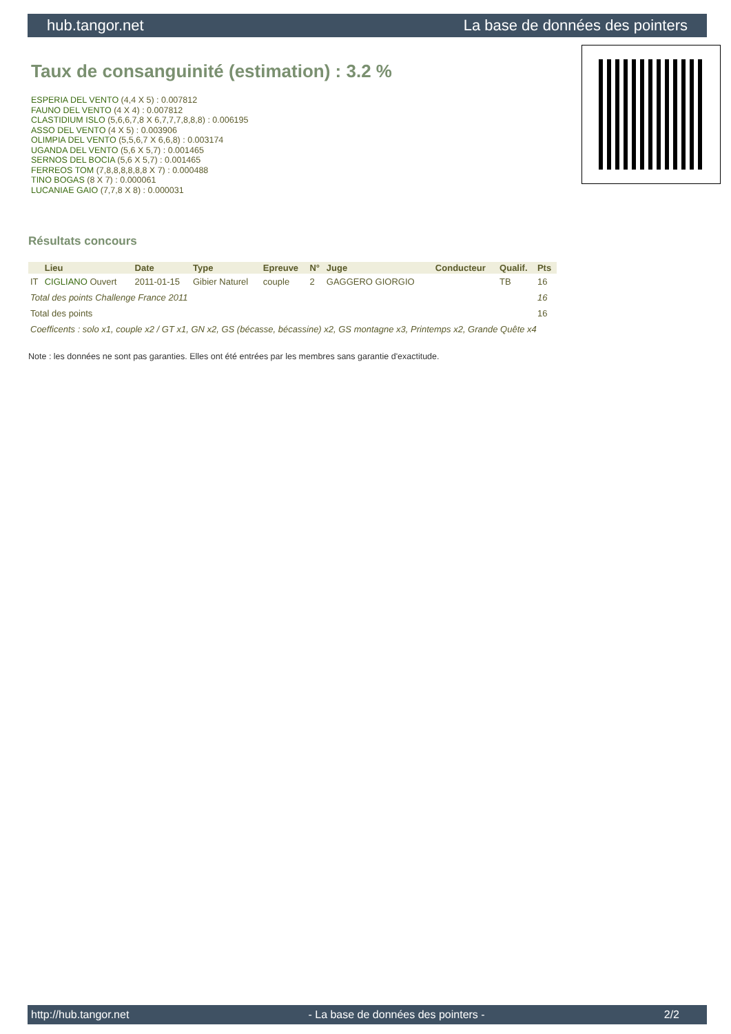hub.tangor.net La base de données des pointers
Taux de consanguinité (estimation) : 3.2 %
ESPERIA DEL VENTO (4,4 X 5) : 0.007812
FAUNO DEL VENTO (4 X 4) : 0.007812
CLASTIDIUM ISLO (5,6,6,7,8 X 6,7,7,7,8,8,8) : 0.006195
ASSO DEL VENTO (4 X 5) : 0.003906
OLIMPIA DEL VENTO (5,5,6,7 X 6,6,8) : 0.003174
UGANDA DEL VENTO (5,6 X 5,7) : 0.001465
SERNOS DEL BOCIA (5,6 X 5,7) : 0.001465
FERREOS TOM (7,8,8,8,8,8,8 X 7) : 0.000488
TINO BOGAS (8 X 7) : 0.000061
LUCANIAE GAIO (7,7,8 X 8) : 0.000031
Résultats concours
| | Lieu | Date | Type | Epreuve | N° | Juge | Conducteur | Qualif. | Pts |
| --- | --- | --- | --- | --- | --- | --- | --- | --- | --- |
| IT | CIGLIANO Ouvert | 2011-01-15 | Gibier Naturel | couple | 2 | GAGGERO GIORGIO | | TB | 16 |
| Total des points Challenge France 2011 | | | | | | | | | 16 |
| Total des points | | | | | | | | | 16 |
| Coefficents : solo x1, couple x2 / GT x1, GN x2, GS (bécasse, bécassine) x2, GS montagne x3, Printemps x2, Grande Quête x4 | | | | | | | | | |
Note : les données ne sont pas garanties. Elles ont été entrées par les membres sans garantie d'exactitude.
http://hub.tangor.net - La base de données des pointers - 2/2